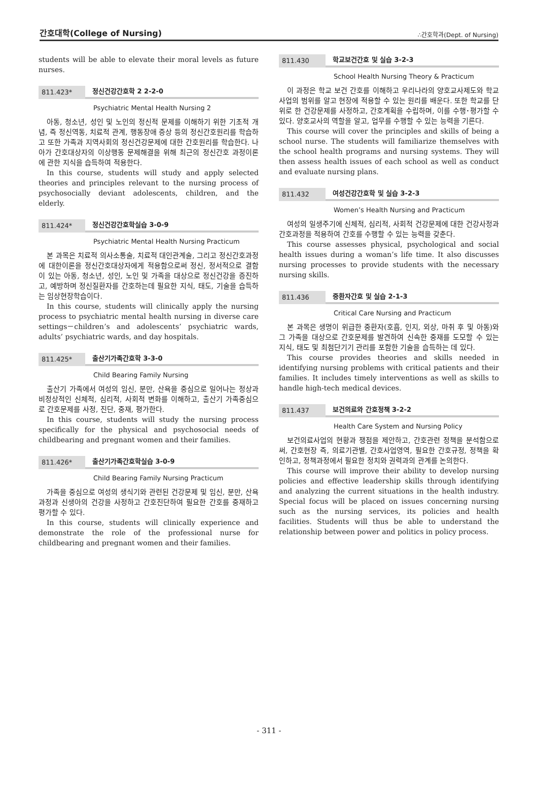간호대학(College of Nursing) ∴간호학과(Dept. of Nursing)
students will be able to elevate their moral levels as future nurses.
811.423* 정신건강간호학 2 2-2-0
Psychiatric Mental Health Nursing 2
아동, 청소년, 성인 및 노인의 정신적 문제를 이해하기 위한 기초적 개념, 즉 정신역동, 치료적 관계, 행동장애 증상 등의 정신간호원리를 학습하고 또한 가족과 지역사회의 정신건강문제에 대한 간호원리를 학습한다. 나아가 간호대상자의 이상행동 문제해결을 위해 최근의 정신간호 과정이론에 관한 지식을 습득하여 적용한다.
In this course, students will study and apply selected theories and principles relevant to the nursing process of psychosocially deviant adolescents, children, and the elderly.
811.424* 정신건강간호학실습 3-0-9
Psychiatric Mental Health Nursing Practicum
본 과목은 치료적 의사소통술, 치료적 대인관계술, 그리고 정신간호과정에 대한이론을 정신간호대상자에게 적용함으로써 정신, 정서적으로 결함이 있는 아동, 청소년, 성인, 노인 및 가족을 대상으로 정신건강을 증진하고, 예방하며 정신질환자를 간호하는데 필요한 지식, 태도, 기술을 습득하는 임상현장학습이다.
In this course, students will clinically apply the nursing process to psychiatric mental health nursing in diverse care settings－children’s and adolescents’ psychiatric wards, adults’ psychiatric wards, and day hospitals.
811.425* 출산기가족간호학 3-3-0
Child Bearing Family Nursing
출산기 가족에서 여성의 임신, 분만, 산욕을 중심으로 일어나는 정상과 비정상적인 신체적, 심리적, 사회적 변화를 이해하고, 출산기 가족중심으로 간호문제를 사정, 진단, 중재, 평가한다.
In this course, students will study the nursing process specifically for the physical and psychosocial needs of childbearing and pregnant women and their families.
811.426* 출산기가족간호학실습 3-0-9
Child Bearing Family Nursing Practicum
가족을 중심으로 여성의 생식기와 관련된 건강문제 및 임신, 분만, 산욕과정과 신생아의 건강을 사정하고 간호진단하여 필요한 간호를 중재하고 평가할 수 있다.
In this course, students will clinically experience and demonstrate the role of the professional nurse for childbearing and pregnant women and their families.
811.430 학교보건간호 및 실습 3-2-3
School Health Nursing Theory & Practicum
이 과정은 학교 보건 간호를 이해하고 우리나라의 양호교사제도와 학교사업의 범위를 알고 현장에 적용할 수 있는 원리를 배운다. 또한 학교를 단위로 한 건강문제를 사정하고, 간호계획을 수립하며, 이를 수행･평가할 수 있다. 양호교사의 역할을 알고, 업무를 수행할 수 있는 능력을 기른다.
This course will cover the principles and skills of being a school nurse. The students will familiarize themselves with the school health programs and nursing systems. They will then assess health issues of each school as well as conduct and evaluate nursing plans.
811.432 여성건강간호학 및 실습 3-2-3
Women’s Health Nursing and Practicum
여성의 일생주기에 신체적, 심리적, 사회적 건강문제에 대한 건강사정과 간호과정을 적용하여 간호를 수행할 수 있는 능력을 갖춘다.
This course assesses physical, psychological and social health issues during a woman’s life time. It also discusses nursing processes to provide students with the necessary nursing skills.
811.436 중환자간호 및 실습 2-1-3
Critical Care Nursing and Practicum
본 과목은 생명이 위급한 중환자(호흡, 인지, 외상, 마취 후 및 아동)와 그 가족을 대상으로 간호문제를 발견하여 신속한 중재를 도모할 수 있는 지식, 태도 및 최첨단기기 관리를 포함한 기술을 습득하는 데 있다.
This course provides theories and skills needed in identifying nursing problems with critical patients and their families. It includes timely interventions as well as skills to handle high-tech medical devices.
811.437 보건의료와 간호정책 3-2-2
Health Care System and Nursing Policy
보건의료사업의 현황과 쟁점을 제안하고, 간호관련 정책을 분석함으로써, 간호현장 즉, 의료기관별, 간호사업영역, 필요한 간호규정, 정책을 확인하고, 정책과정에서 필요한 정치와 권력과의 관계를 논의한다.
This course will improve their ability to develop nursing policies and effective leadership skills through identifying and analyzing the current situations in the health industry. Special focus will be placed on issues concerning nursing such as the nursing services, its policies and health facilities. Students will thus be able to understand the relationship between power and politics in policy process.
- 311 -